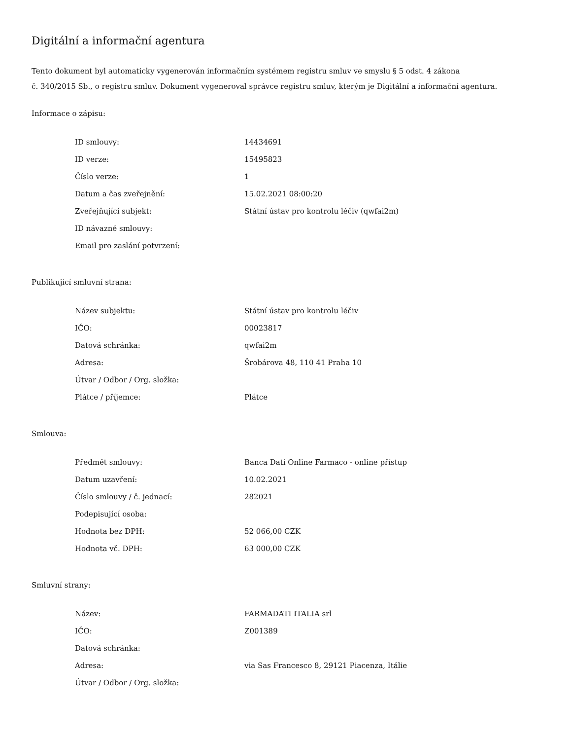Digitální a informační agentura
Tento dokument byl automaticky vygenerován informačním systémem registru smluv ve smyslu § 5 odst. 4 zákona
č. 340/2015 Sb., o registru smluv. Dokument vygeneroval správce registru smluv, kterým je Digitální a informační agentura.
Informace o zápisu:
| ID smlouvy: | 14434691 |
| ID verze: | 15495823 |
| Číslo verze: | 1 |
| Datum a čas zveřejnění: | 15.02.2021 08:00:20 |
| Zveřejňující subjekt: | Státní ústav pro kontrolu léčiv (qwfai2m) |
| ID návazné smlouvy: | |
| Email pro zaslání potvrzení: | |
Publikující smluvní strana:
| Název subjektu: | Státní ústav pro kontrolu léčiv |
| IČO: | 00023817 |
| Datová schránka: | qwfai2m |
| Adresa: | Šrobárova 48, 110 41 Praha 10 |
| Útvar / Odbor / Org. složka: | |
| Plátce / příjemce: | Plátce |
Smlouva:
| Předmět smlouvy: | Banca Dati Online Farmaco - online přístup |
| Datum uzavření: | 10.02.2021 |
| Číslo smlouvy / č. jednací: | 282021 |
| Podepisující osoba: | |
| Hodnota bez DPH: | 52 066,00 CZK |
| Hodnota vč. DPH: | 63 000,00 CZK |
Smluvní strany:
| Název: | FARMADATI ITALIA srl |
| IČO: | Z001389 |
| Datová schránka: | |
| Adresa: | via Sas Francesco 8, 29121 Piacenza, Itálie |
| Útvar / Odbor / Org. složka: | |